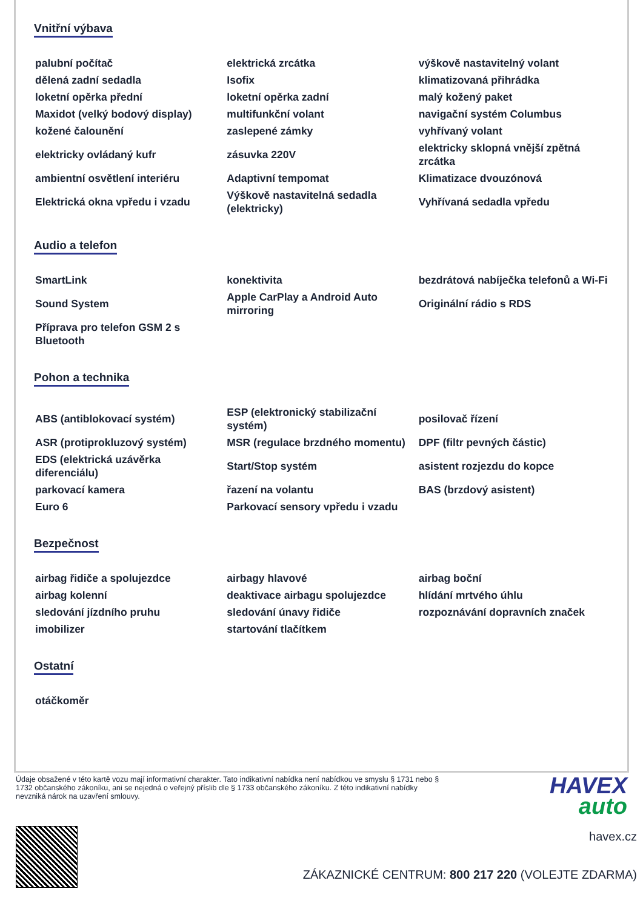Vnitřní výbava
| palubní počítač | elektrická zrcátka | výškově nastavitelný volant |
| dělená zadní sedadla | Isofix | klimatizovaná přihrádka |
| loketní opěrka přední | loketní opěrka zadní | malý kožený paket |
| Maxidot (velký bodový display) | multifunkční volant | navigační systém Columbus |
| kožené čalounění | zaslepené zámky | vyhřívaný volant |
| elektricky ovládaný kufr | zásuvka 220V | elektricky sklopná vnější zpětná zrcátka |
| ambientní osvětlení interiéru | Adaptivní tempomat | Klimatizace dvouzónová |
| Elektrická okna vpředu i vzadu | Výškově nastavitelná sedadla (elektricky) | Vyhřívaná sedadla vpředu |
Audio a telefon
| SmartLink | konektivita | bezdrátová nabíječka telefonů a Wi-Fi |
| Sound System | Apple CarPlay a Android Auto mirroring | Originální rádio s RDS |
| Příprava pro telefon GSM 2 s Bluetooth | | |
Pohon a technika
| ABS (antiblokovací systém) | ESP (elektronický stabilizační systém) | posilovač řízení |
| ASR (protiprokluzový systém) | MSR (regulace brzdného momentu) | DPF (filtr pevných částic) |
| EDS (elektrická uzávěrka diferenciálu) | Start/Stop systém | asistent rozjezdu do kopce |
| parkovací kamera | řazení na volantu | BAS (brzdový asistent) |
| Euro 6 | Parkovací sensory vpředu i vzadu | |
Bezpečnost
| airbag řidiče a spolujezdce | airbagy hlavové | airbag boční |
| airbag kolenní | deaktivace airbagu spolujezdce | hlídání mrtvého úhlu |
| sledování jízdního pruhu | sledování únavy řidiče | rozpoznávání dopravních značek |
| imobilizer | startování tlačítkem | |
Ostatní
| otáčkoměr | | |
Údaje obsažené v této kartě vozu mají informativní charakter. Tato indikativní nabídka není nabídkou ve smyslu § 1731 nebo § 1732 občanského zákoníku, ani se nejedná o veřejný příslib dle § 1733 občanského zákoníku. Z této indikativní nabídky nevzniká nárok na uzavření smlouvy.
HAVEX
auto
havex.cz
ZÁKAZNICKÉ CENTRUM: 800 217 220 (VOLEJTE ZDARMA)